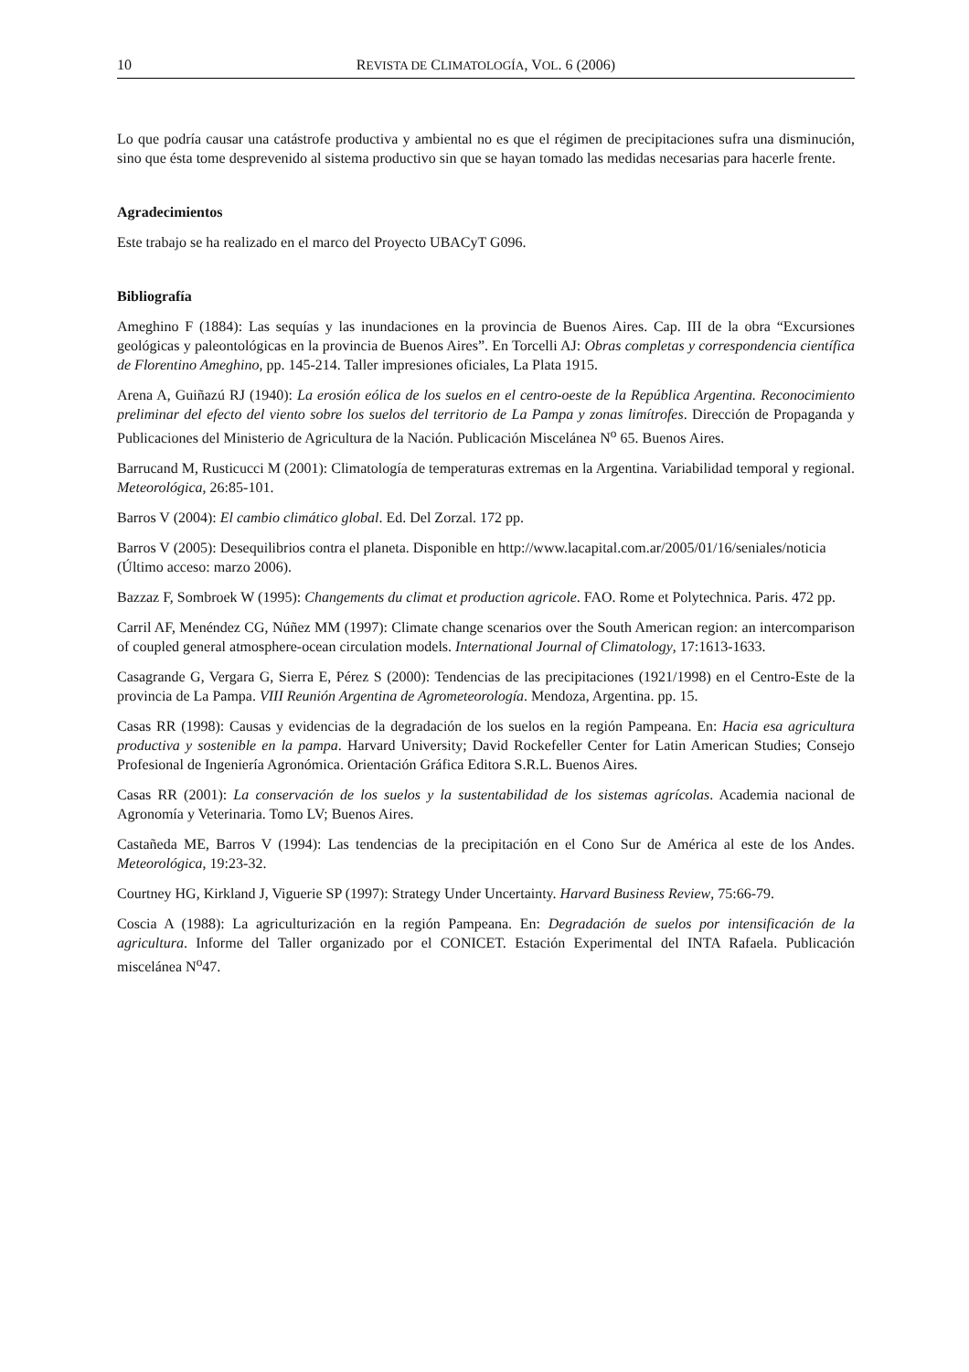10 REVISTA DE CLIMATOLOGÍA, VOL. 6 (2006)
Lo que podría causar una catástrofe productiva y ambiental no es que el régimen de precipitaciones sufra una disminución, sino que ésta tome desprevenido al sistema productivo sin que se hayan tomado las medidas necesarias para hacerle frente.
Agradecimientos
Este trabajo se ha realizado en el marco del Proyecto UBACyT G096.
Bibliografía
Ameghino F (1884): Las sequías y las inundaciones en la provincia de Buenos Aires. Cap. III de la obra “Excursiones geológicas y paleontológicas en la provincia de Buenos Aires”. En Torcelli AJ: Obras completas y correspondencia científica de Florentino Ameghino, pp. 145-214. Taller impresiones oficiales, La Plata 1915.
Arena A, Guiñazú RJ (1940): La erosión eólica de los suelos en el centro-oeste de la República Argentina. Reconocimiento preliminar del efecto del viento sobre los suelos del territorio de La Pampa y zonas limítrofes. Dirección de Propaganda y Publicaciones del Ministerio de Agricultura de la Nación. Publicación Miscelánea N<sup>o</sup> 65. Buenos Aires.
Barrucand M, Rusticucci M (2001): Climatología de temperaturas extremas en la Argentina. Variabilidad temporal y regional. Meteorológica, 26:85-101.
Barros V (2004): El cambio climático global. Ed. Del Zorzal. 172 pp.
Barros V (2005): Desequilibrios contra el planeta. Disponible en http://www.lacapital.com.ar/2005/01/16/seniales/noticia
(Último acceso: marzo 2006).
Bazzaz F, Sombroek W (1995): Changements du climat et production agricole. FAO. Rome et Polytechnica. Paris. 472 pp.
Carril AF, Menéndez CG, Núñez MM (1997): Climate change scenarios over the South American region: an intercomparison of coupled general atmosphere-ocean circulation models. International Journal of Climatology, 17:1613-1633.
Casagrande G, Vergara G, Sierra E, Pérez S (2000): Tendencias de las precipitaciones (1921/1998) en el Centro-Este de la provincia de La Pampa. VIII Reunión Argentina de Agrometeorología. Mendoza, Argentina. pp. 15.
Casas RR (1998): Causas y evidencias de la degradación de los suelos en la región Pampeana. En: Hacia esa agricultura productiva y sostenible en la pampa. Harvard University; David Rockefeller Center for Latin American Studies; Consejo Profesional de Ingeniería Agronómica. Orientación Gráfica Editora S.R.L. Buenos Aires.
Casas RR (2001): La conservación de los suelos y la sustentabilidad de los sistemas agrícolas. Academia nacional de Agronomía y Veterinaria. Tomo LV; Buenos Aires.
Castañeda ME, Barros V (1994): Las tendencias de la precipitación en el Cono Sur de América al este de los Andes. Meteorológica, 19:23-32.
Courtney HG, Kirkland J, Viguerie SP (1997): Strategy Under Uncertainty. Harvard Business Review, 75:66-79.
Coscia A (1988): La agriculturización en la región Pampeana. En: Degradación de suelos por intensificación de la agricultura. Informe del Taller organizado por el CONICET. Estación Experimental del INTA Rafaela. Publicación miscelánea N<sup>o</sup>47.